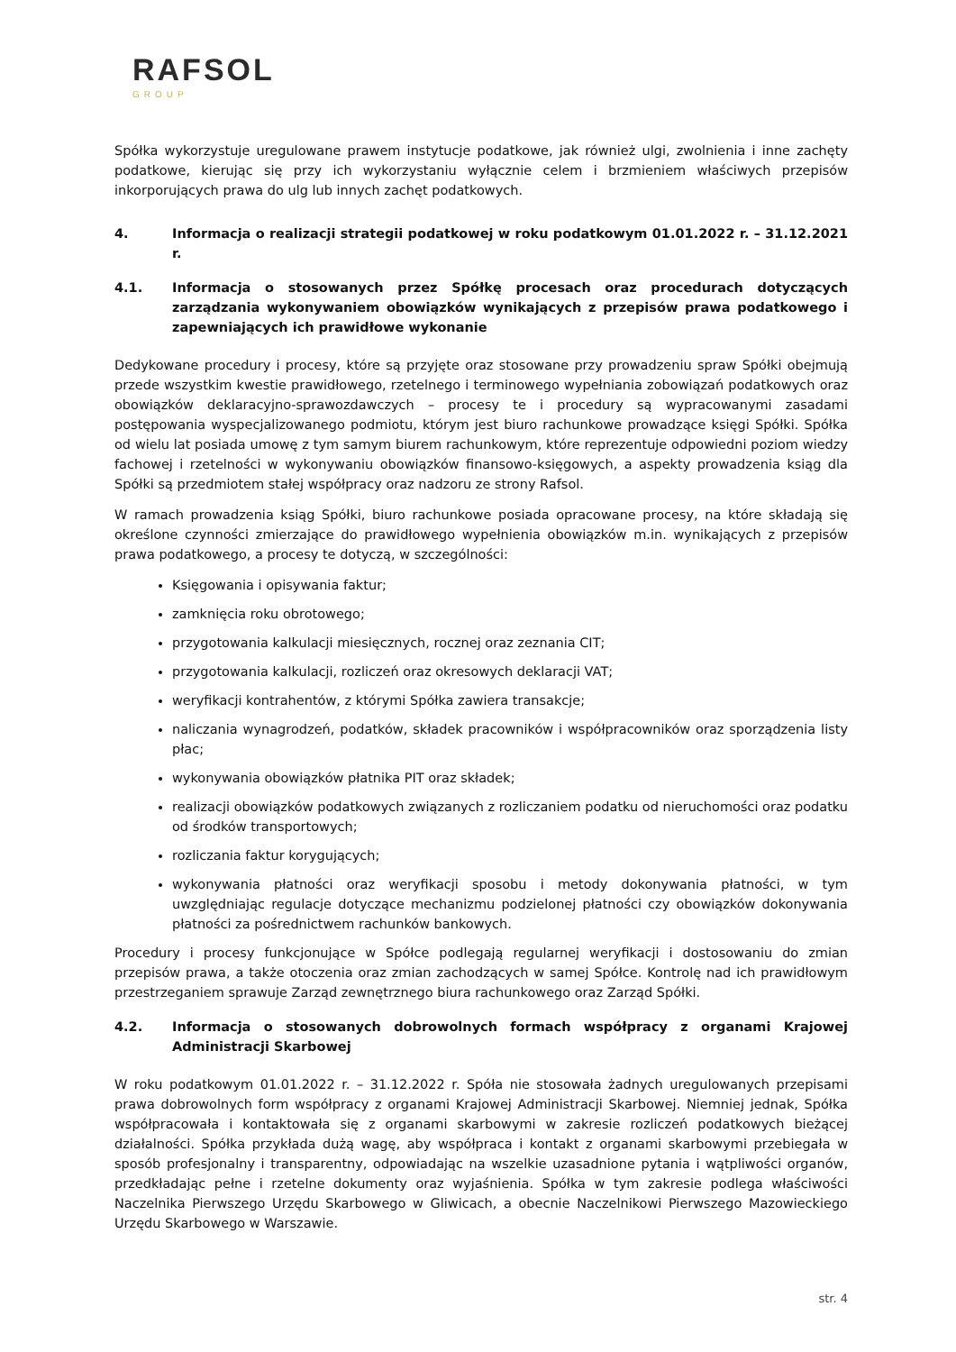RAFSOL
GROUP
Spółka wykorzystuje uregulowane prawem instytucje podatkowe, jak również ulgi, zwolnienia i inne zachęty podatkowe, kierując się przy ich wykorzystaniu wyłącznie celem i brzmieniem właściwych przepisów inkorporujących prawa do ulg lub innych zachęt podatkowych.
4. Informacja o realizacji strategii podatkowej w roku podatkowym 01.01.2022 r. – 31.12.2021 r.
4.1. Informacja o stosowanych przez Spółkę procesach oraz procedurach dotyczących zarządzania wykonywaniem obowiązków wynikających z przepisów prawa podatkowego i zapewniających ich prawidłowe wykonanie
Dedykowane procedury i procesy, które są przyjęte oraz stosowane przy prowadzeniu spraw Spółki obejmują przede wszystkim kwestie prawidłowego, rzetelnego i terminowego wypełniania zobowiązań podatkowych oraz obowiązków deklaracyjno-sprawozdawczych – procesy te i procedury są wypracowanymi zasadami postępowania wyspecjalizowanego podmiotu, którym jest biuro rachunkowe prowadzące księgi Spółki. Spółka od wielu lat posiada umowę z tym samym biurem rachunkowym, które reprezentuje odpowiedni poziom wiedzy fachowej i rzetelności w wykonywaniu obowiązków finansowo-księgowych, a aspekty prowadzenia ksiąg dla Spółki są przedmiotem stałej współpracy oraz nadzoru ze strony Rafsol.
W ramach prowadzenia ksiąg Spółki, biuro rachunkowe posiada opracowane procesy, na które składają się określone czynności zmierzające do prawidłowego wypełnienia obowiązków m.in. wynikających z przepisów prawa podatkowego, a procesy te dotyczą, w szczególności:
Księgowania i opisywania faktur;
zamknięcia roku obrotowego;
przygotowania kalkulacji miesięcznych, rocznej oraz zeznania CIT;
przygotowania kalkulacji, rozliczeń oraz okresowych deklaracji VAT;
weryfikacji kontrahentów, z którymi Spółka zawiera transakcje;
naliczania wynagrodzeń, podatków, składek pracowników i współpracowników oraz sporządzenia listy płac;
wykonywania obowiązków płatnika PIT oraz składek;
realizacji obowiązków podatkowych związanych z rozliczaniem podatku od nieruchomości oraz podatku od środków transportowych;
rozliczania faktur korygujących;
wykonywania płatności oraz weryfikacji sposobu i metody dokonywania płatności, w tym uwzględniając regulacje dotyczące mechanizmu podzielonej płatności czy obowiązków dokonywania płatności za pośrednictwem rachunków bankowych.
Procedury i procesy funkcjonujące w Spółce podlegają regularnej weryfikacji i dostosowaniu do zmian przepisów prawa, a także otoczenia oraz zmian zachodzących w samej Spółce. Kontrolę nad ich prawidłowym przestrzeganiem sprawuje Zarząd zewnętrznego biura rachunkowego oraz Zarząd Spółki.
4.2. Informacja o stosowanych dobrowolnych formach współpracy z organami Krajowej Administracji Skarbowej
W roku podatkowym 01.01.2022 r. – 31.12.2022 r. Spóła nie stosowała żadnych uregulowanych przepisami prawa dobrowolnych form współpracy z organami Krajowej Administracji Skarbowej. Niemniej jednak, Spółka współpracowała i kontaktowała się z organami skarbowymi w zakresie rozliczeń podatkowych bieżącej działalności. Spółka przykłada dużą wagę, aby współpraca i kontakt z organami skarbowymi przebiegała w sposób profesjonalny i transparentny, odpowiadając na wszelkie uzasadnione pytania i wątpliwości organów, przedkładając pełne i rzetelne dokumenty oraz wyjaśnienia. Spółka w tym zakresie podlega właściwości Naczelnika Pierwszego Urzędu Skarbowego w Gliwicach, a obecnie Naczelnikowi Pierwszego Mazowieckiego Urzędu Skarbowego w Warszawie.
str. 4